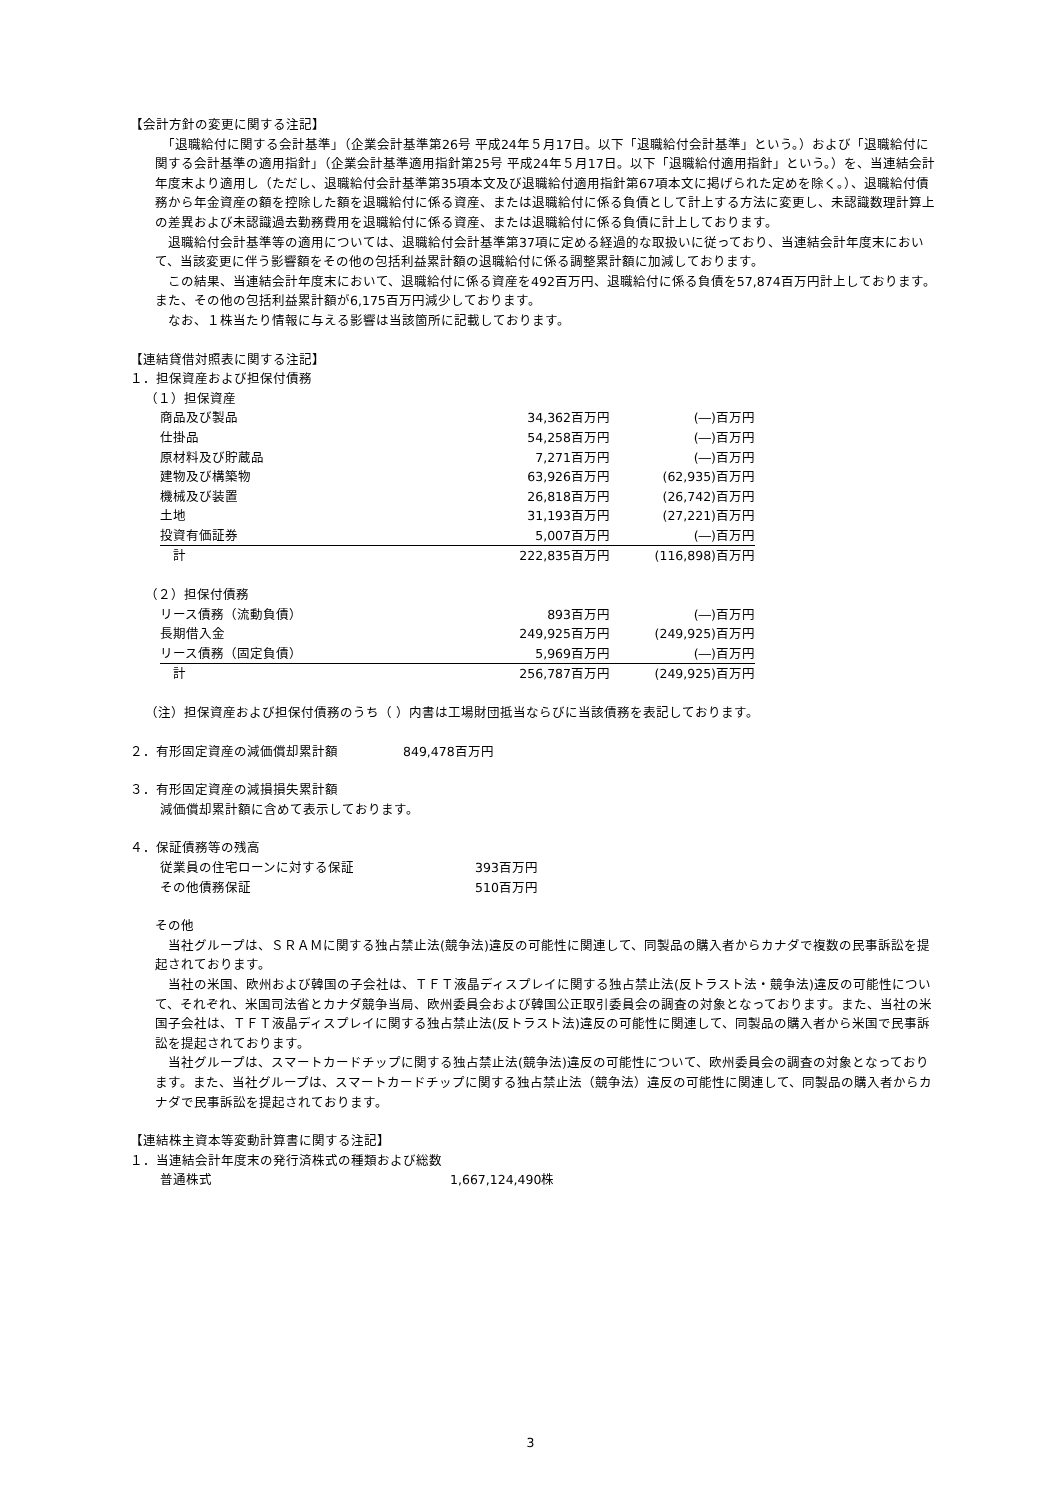【会計方針の変更に関する注記】
　「退職給付に関する会計基準」（企業会計基準第26号 平成24年５月17日。以下「退職給付会計基準」という。）および「退職給付に関する会計基準の適用指針」（企業会計基準適用指針第25号 平成24年５月17日。以下「退職給付適用指針」という。）を、当連結会計年度末より適用し（ただし、退職給付会計基準第35項本文及び退職給付適用指針第67項本文に掲げられた定めを除く。）、退職給付債務から年金資産の額を控除した額を退職給付に係る資産、または退職給付に係る負債として計上する方法に変更し、未認識数理計算上の差異および未認識過去勤務費用を退職給付に係る資産、または退職給付に係る負債に計上しております。
　退職給付会計基準等の適用については、退職給付会計基準第37項に定める経過的な取扱いに従っており、当連結会計年度末において、当該変更に伴う影響額をその他の包括利益累計額の退職給付に係る調整累計額に加減しております。
　この結果、当連結会計年度末において、退職給付に係る資産を492百万円、退職給付に係る負債を57,874百万円計上しております。また、その他の包括利益累計額が6,175百万円減少しております。
　なお、１株当たり情報に与える影響は当該箇所に記載しております。
【連結貸借対照表に関する注記】
１．担保資産および担保付債務
（１）担保資産
| 商品及び製品 | 34,362百万円 | (―)百万円 |
| 仕掛品 | 54,258百万円 | (―)百万円 |
| 原材料及び貯蔵品 | 7,271百万円 | (―)百万円 |
| 建物及び構築物 | 63,926百万円 | (62,935)百万円 |
| 機械及び装置 | 26,818百万円 | (26,742)百万円 |
| 土地 | 31,193百万円 | (27,221)百万円 |
| 投資有価証券 | 5,007百万円 | (―)百万円 |
| 計 | 222,835百万円 | (116,898)百万円 |
（２）担保付債務
| リース債務（流動負債） | 893百万円 | (―)百万円 |
| 長期借入金 | 249,925百万円 | (249,925)百万円 |
| リース債務（固定負債） | 5,969百万円 | (―)百万円 |
| 計 | 256,787百万円 | (249,925)百万円 |
（注）担保資産および担保付債務のうち（ ）内書は工場財団抵当ならびに当該債務を表記しております。
２．有形固定資産の減価償却累計額　　　　　849,478百万円
３．有形固定資産の減損損失累計額
減価償却累計額に含めて表示しております。
４．保証債務等の残高
| 従業員の住宅ローンに対する保証 | 393百万円 |
| その他債務保証 | 510百万円 |
その他
　当社グループは、ＳＲＡＭに関する独占禁止法(競争法)違反の可能性に関連して、同製品の購入者からカナダで複数の民事訴訟を提起されております。
　当社の米国、欧州および韓国の子会社は、ＴＦＴ液晶ディスプレイに関する独占禁止法(反トラスト法・競争法)違反の可能性について、それぞれ、米国司法省とカナダ競争当局、欧州委員会および韓国公正取引委員会の調査の対象となっております。また、当社の米国子会社は、ＴＦＴ液晶ディスプレイに関する独占禁止法(反トラスト法)違反の可能性に関連して、同製品の購入者から米国で民事訴訟を提起されております。
　当社グループは、スマートカードチップに関する独占禁止法(競争法)違反の可能性について、欧州委員会の調査の対象となっております。また、当社グループは、スマートカードチップに関する独占禁止法（競争法）違反の可能性に関連して、同製品の購入者からカナダで民事訴訟を提起されております。
【連結株主資本等変動計算書に関する注記】
１．当連結会計年度末の発行済株式の種類および総数
| 普通株式 | 1,667,124,490株 |
3